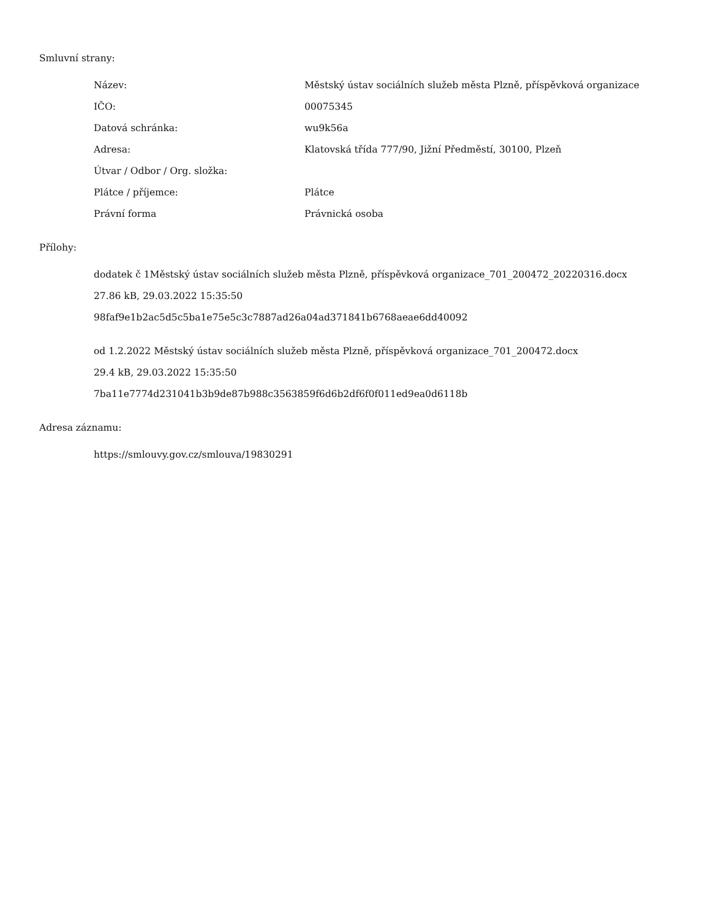Smluvní strany:
| Název: | Městský ústav sociálních služeb města Plzně, příspěvková organizace |
| IČO: | 00075345 |
| Datová schránka: | wu9k56a |
| Adresa: | Klatovská třída 777/90, Jižní Předměstí, 30100, Plzeň |
| Útvar / Odbor / Org. složka: | |
| Plátce / příjemce: | Plátce |
| Právní forma | Právnická osoba |
Přílohy:
dodatek č 1Městský ústav sociálních služeb města Plzně, příspěvková organizace_701_200472_20220316.docx
27.86 kB, 29.03.2022 15:35:50
98faf9e1b2ac5d5c5ba1e75e5c3c7887ad26a04ad371841b6768aeae6dd40092
od 1.2.2022 Městský ústav sociálních služeb města Plzně, příspěvková organizace_701_200472.docx
29.4 kB, 29.03.2022 15:35:50
7ba11e7774d231041b3b9de87b988c3563859f6d6b2df6f0f011ed9ea0d6118b
Adresa záznamu:
https://smlouvy.gov.cz/smlouva/19830291